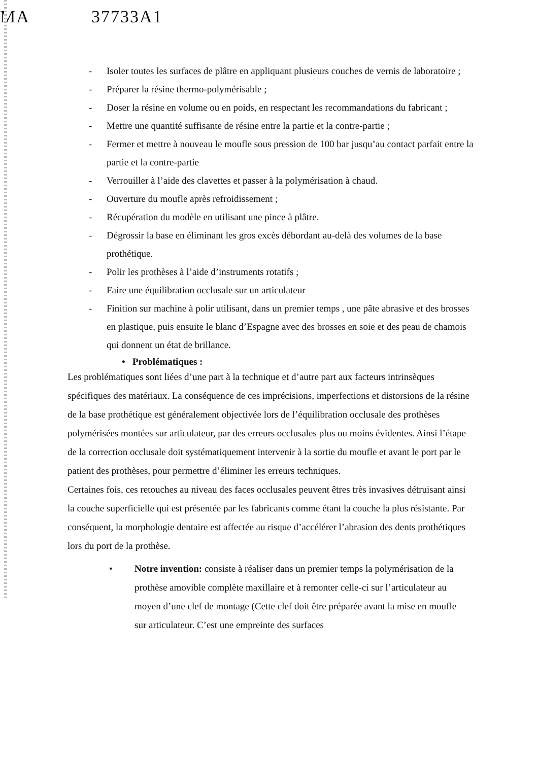MA 37733A1
- Isoler toutes les surfaces de plâtre en appliquant plusieurs couches de vernis de laboratoire ;
- Préparer la résine thermo-polymérisable ;
- Doser la résine en volume ou en poids, en respectant les recommandations du fabricant ;
- Mettre une quantité suffisante de résine entre la partie et la contre-partie ;
- Fermer et mettre à nouveau le moufle sous pression de 100 bar jusqu’au contact parfait entre la partie et la contre-partie
- Verrouiller à l’aide des clavettes et passer à la polymérisation à chaud.
- Ouverture du moufle après refroidissement ;
- Récupération du modèle en utilisant une pince à plâtre.
- Dégrossir la base en éliminant les gros excès débordant au-delà des volumes de la base prothétique.
- Polir les prothèses à l’aide d’instruments rotatifs ;
- Faire une équilibration occlusale sur un articulateur
- Finition sur machine à polir utilisant, dans un premier temps , une pâte abrasive et des brosses en plastique, puis ensuite le blanc d’Espagne avec des brosses en soie et des peau de chamois qui donnent un état de brillance.
• Problématiques :
Les problématiques sont liées d’une part à la technique et d’autre part aux facteurs intrinsèques spécifiques des matériaux. La conséquence de ces imprécisions, imperfections et distorsions de la résine de la base prothétique est généralement objectivée lors de l’équilibration occlusale des prothèses polymérisées montées sur articulateur, par des erreurs occlusales plus ou moins évidentes. Ainsi l’étape de la correction occlusale doit systématiquement intervenir à la sortie du moufle et avant le port par le patient des prothèses, pour permettre d’éliminer les erreurs techniques.
Certaines fois, ces retouches au niveau des faces occlusales peuvent êtres très invasives détruisant ainsi la couche superficielle qui est présentée par les fabricants comme étant la couche la plus résistante. Par conséquent, la morphologie dentaire est affectée au risque d’accélérer l’abrasion des dents prothétiques lors du port de la prothèse.
• Notre invention: consiste à réaliser dans un premier temps la polymérisation de la prothèse amovible complète maxillaire et à remonter celle-ci sur l’articulateur au moyen d’une clef de montage (Cette clef doit être préparée avant la mise en moufle sur articulateur. C’est une empreinte des surfaces